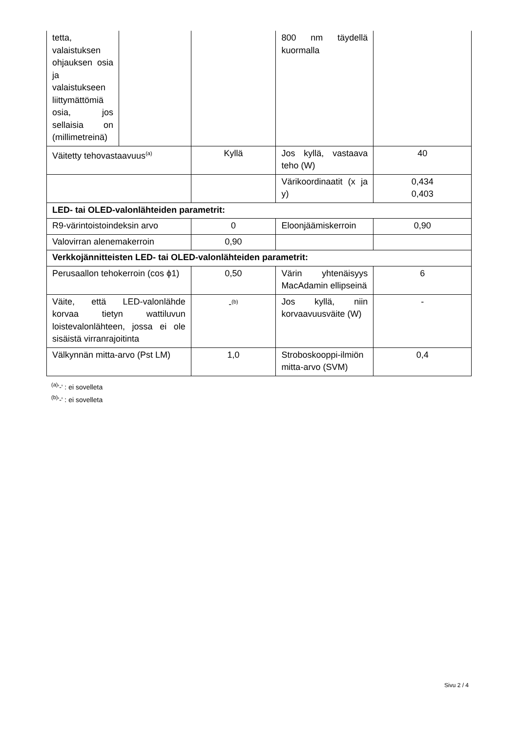| tetta, valaistuksen ohjauksen osia ja valaistukseen liittymättömiä osia, jos sellaisia on (millimetreinä) | | | 800 nm täydellä kuormalla | |
| Väitetty tehovastaavuus<sup>(a)</sup> | | Kyllä | Jos kyllä, vastaava teho (W) | 40 |
| | | | Värikoordinaatit (x ja y) | 0,434 0,403 |
| LED- tai OLED-valonlähteiden parametrit: | | | | |
| R9-värintoistoindeksin arvo | | 0 | Eloonjäämiskerroin | 0,90 |
| Valovirran alenemakerroin | | 0,90 | | |
| Verkkojännitteisten LED- tai OLED-valonlähteiden parametrit: | | | | |
| Perusaallon tehokerroin (cos ϕ1) | | 0,50 | Värin yhtenäisyys MacAdamin ellipseinä | 6 |
| Väite, että LED-valonlähde korvaa tietyn wattiluvun loistevalonlähteen, jossa ei ole sisäistä virranrajoitinta | | -<sup>(b)</sup> | Jos kyllä, niin korvaavuusväite (W) | - |
| Välkynnän mitta-arvo (Pst LM) | | 1,0 | Stroboskooppi-ilmiön mitta-arvo (SVM) | 0,4 |
<sup>(a)</sup> '-' : ei sovelleta
<sup>(b)</sup> '-' : ei sovelleta
Sivu 2 / 4